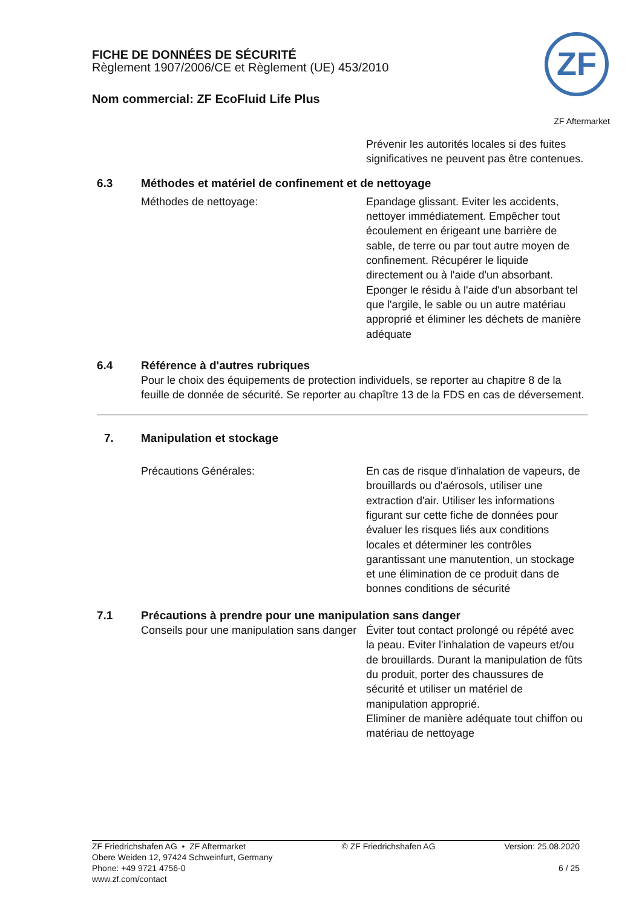FICHE DE DONNÉES DE SÉCURITÉ
Règlement 1907/2006/CE et Règlement (UE) 453/2010
Nom commercial: ZF EcoFluid Life Plus
ZF
ZF Aftermarket
Prévenir les autorités locales si des fuites significatives ne peuvent pas être contenues.
6.3 Méthodes et matériel de confinement et de nettoyage
Méthodes de nettoyage: Epandage glissant. Eviter les accidents, nettoyer immédiatement. Empêcher tout écoulement en érigeant une barrière de sable, de terre ou par tout autre moyen de confinement. Récupérer le liquide directement ou à l'aide d'un absorbant. Eponger le résidu à l'aide d'un absorbant tel que l'argile, le sable ou un autre matériau approprié et éliminer les déchets de manière adéquate
6.4 Référence à d'autres rubriques
Pour le choix des équipements de protection individuels, se reporter au chapitre 8 de la feuille de donnée de sécurité. Se reporter au chapître 13 de la FDS en cas de déversement.
7. Manipulation et stockage
Précautions Générales: En cas de risque d'inhalation de vapeurs, de brouillards ou d'aérosols, utiliser une extraction d'air. Utiliser les informations figurant sur cette fiche de données pour évaluer les risques liés aux conditions locales et déterminer les contrôles garantissant une manutention, un stockage et une élimination de ce produit dans de bonnes conditions de sécurité
7.1 Précautions à prendre pour une manipulation sans danger
Conseils pour une manipulation sans danger
Éviter tout contact prolongé ou répété avec la peau. Eviter l'inhalation de vapeurs et/ou de brouillards. Durant la manipulation de fûts du produit, porter des chaussures de sécurité et utiliser un matériel de manipulation approprié.
Eliminer de manière adéquate tout chiffon ou matériau de nettoyage
ZF Friedrichshafen AG • ZF Aftermarket
Obere Weiden 12, 97424 Schweinfurt, Germany
Phone: +49 9721 4756-0
www.zf.com/contact
© ZF Friedrichshafen AG Version: 25.08.2020
6 / 25